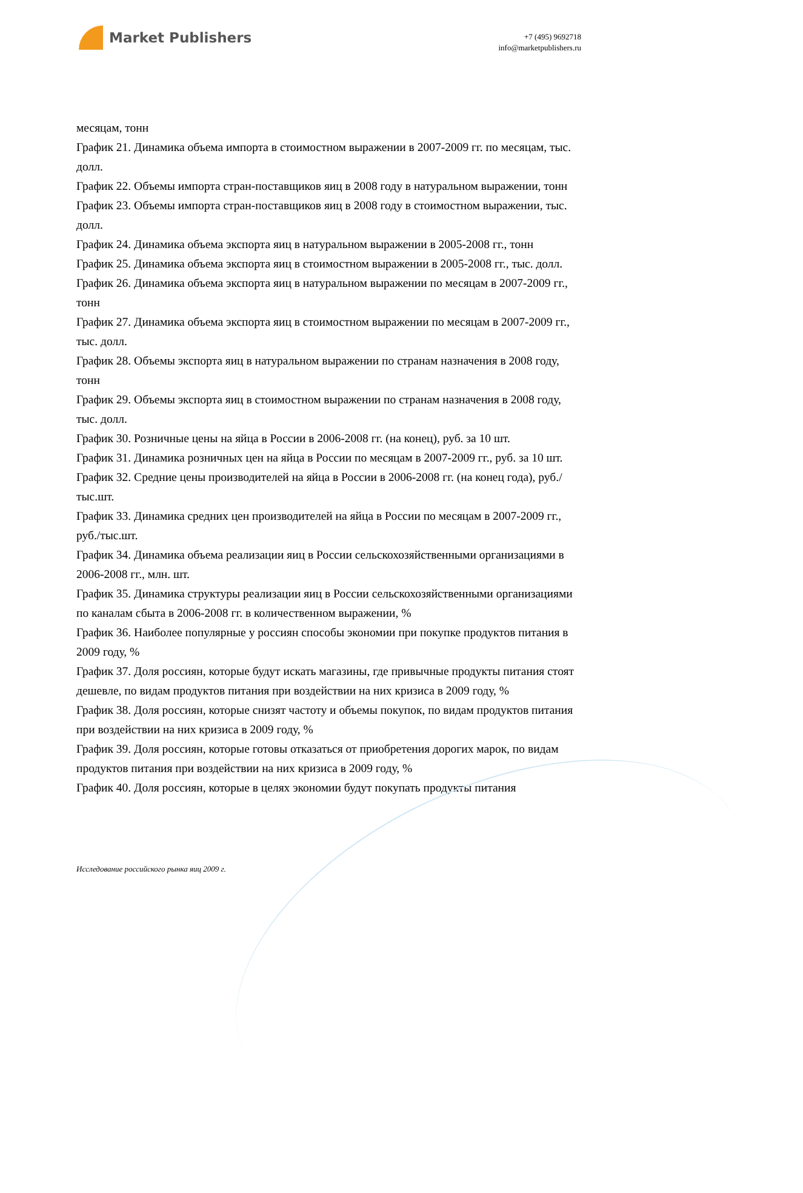Market Publishers
+7 (495) 9692718
info@marketpublishers.ru
месяцам, тонн
График 21. Динамика объема импорта в стоимостном выражении в 2007-2009 гг. по месяцам, тыс. долл.
График 22. Объемы импорта стран-поставщиков яиц в 2008 году в натуральном выражении, тонн
График 23. Объемы импорта стран-поставщиков яиц в 2008 году в стоимостном выражении, тыс. долл.
График 24. Динамика объема экспорта яиц в натуральном выражении в 2005-2008 гг., тонн
График 25. Динамика объема экспорта яиц в стоимостном выражении в 2005-2008 гг., тыс. долл.
График 26. Динамика объема экспорта яиц в натуральном выражении по месяцам в 2007-2009 гг., тонн
График 27. Динамика объема экспорта яиц в стоимостном выражении по месяцам в 2007-2009 гг., тыс. долл.
График 28. Объемы экспорта яиц в натуральном выражении по странам назначения в 2008 году, тонн
График 29. Объемы экспорта яиц в стоимостном выражении по странам назначения в 2008 году, тыс. долл.
График 30. Розничные цены на яйца в России в 2006-2008 гг. (на конец), руб. за 10 шт.
График 31. Динамика розничных цен на яйца в России по месяцам в 2007-2009 гг., руб. за 10 шт.
График 32. Средние цены производителей на яйца в России в 2006-2008 гг. (на конец года), руб./тыс.шт.
График 33. Динамика средних цен производителей на яйца в России по месяцам в 2007-2009 гг., руб./тыс.шт.
График 34. Динамика объема реализации яиц в России сельскохозяйственными организациями в 2006-2008 гг., млн. шт.
График 35. Динамика структуры реализации яиц в России сельскохозяйственными организациями по каналам сбыта в 2006-2008 гг. в количественном выражении, %
График 36. Наиболее популярные у россиян способы экономии при покупке продуктов питания в 2009 году, %
График 37. Доля россиян, которые будут искать магазины, где привычные продукты питания стоят дешевле, по видам продуктов питания при воздействии на них кризиса в 2009 году, %
График 38. Доля россиян, которые снизят частоту и объемы покупок, по видам продуктов питания при воздействии на них кризиса в 2009 году, %
График 39. Доля россиян, которые готовы отказаться от приобретения дорогих марок, по видам продуктов питания при воздействии на них кризиса в 2009 году, %
График 40. Доля россиян, которые в целях экономии будут покупать продукты питания
Исследование российского рынка яиц 2009 г.